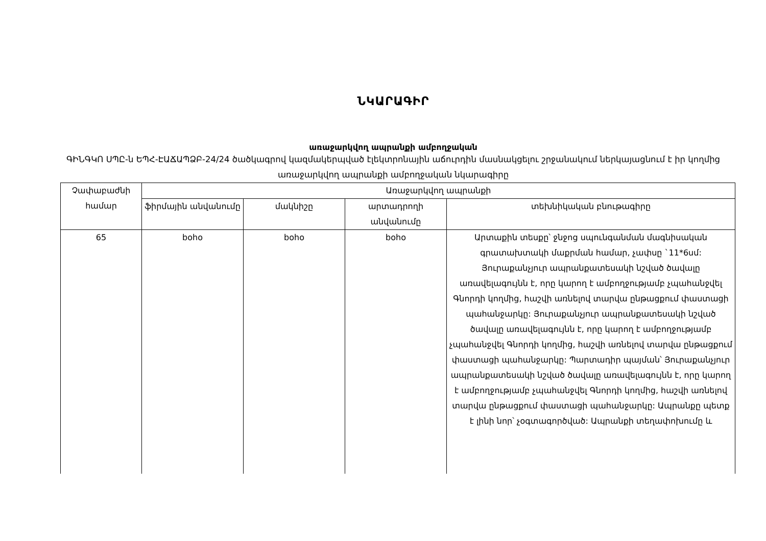ՆԿԱՐԱԳԻՐ
առաջարկվող ապրանքի ամբողջական
ԳԻՆԳԿՈ ՍՊԸ-ն ԵՊՀ-ԷԱՃԱՊՁԲ-24/24 ծածկագրով կազմակերպված էլեկտրոնային աճուրդին մասնակցելու շրջանակում ներկայացնում է իր կողմից առաջարկվող ապրանքի ամբողջական նկարագիրը
| Չափաբաժնի համար | Առաջարկվող ապրանքի | | | |
| --- | --- | --- | --- | --- |
| | ֆիրմային անվանումը | մակնիշը | արտադրողի անվանումը | տեխնիկական բնութագիրը |
| 65 | boho | boho | boho | Արտաքին տեսքը՝ ջնջոց սպունգանման մագնիսական գրատախտակի մաքրման համար, չափսը `11*6սմ: Յուրաքանչյուր ապրանքատեսակի նշված ծավալը առավելագույնն է, որը կարող է ամբողջությամբ չպահանջվել Գնորդի կողմից, հաշվի առնելով տարվա ընթացքում փաստացի պահանջարկը: Յուրաքանչյուր ապրանքատեսակի նշված ծավալը առավելագույնն է, որը կարող է ամբողջությամբ չպահանջվել Գնորդի կողմից, հաշվի առնելով տարվա ընթացքում փաստացի պահանջարկը: Պարտադիր պայման՝ Յուրաքանչյուր ապրանքատեսակի նշված ծավալը առավելագույնն է, որը կարող է ամբողջությամբ չպահանջվել Գնորդի կողմից, հաշվի առնելով տարվա ընթացքում փաստացի պահանջարկը: Ապրանքը պետք է լինի նոր՝ չօգտագործված: Ապրանքի տեղափոխումը և |